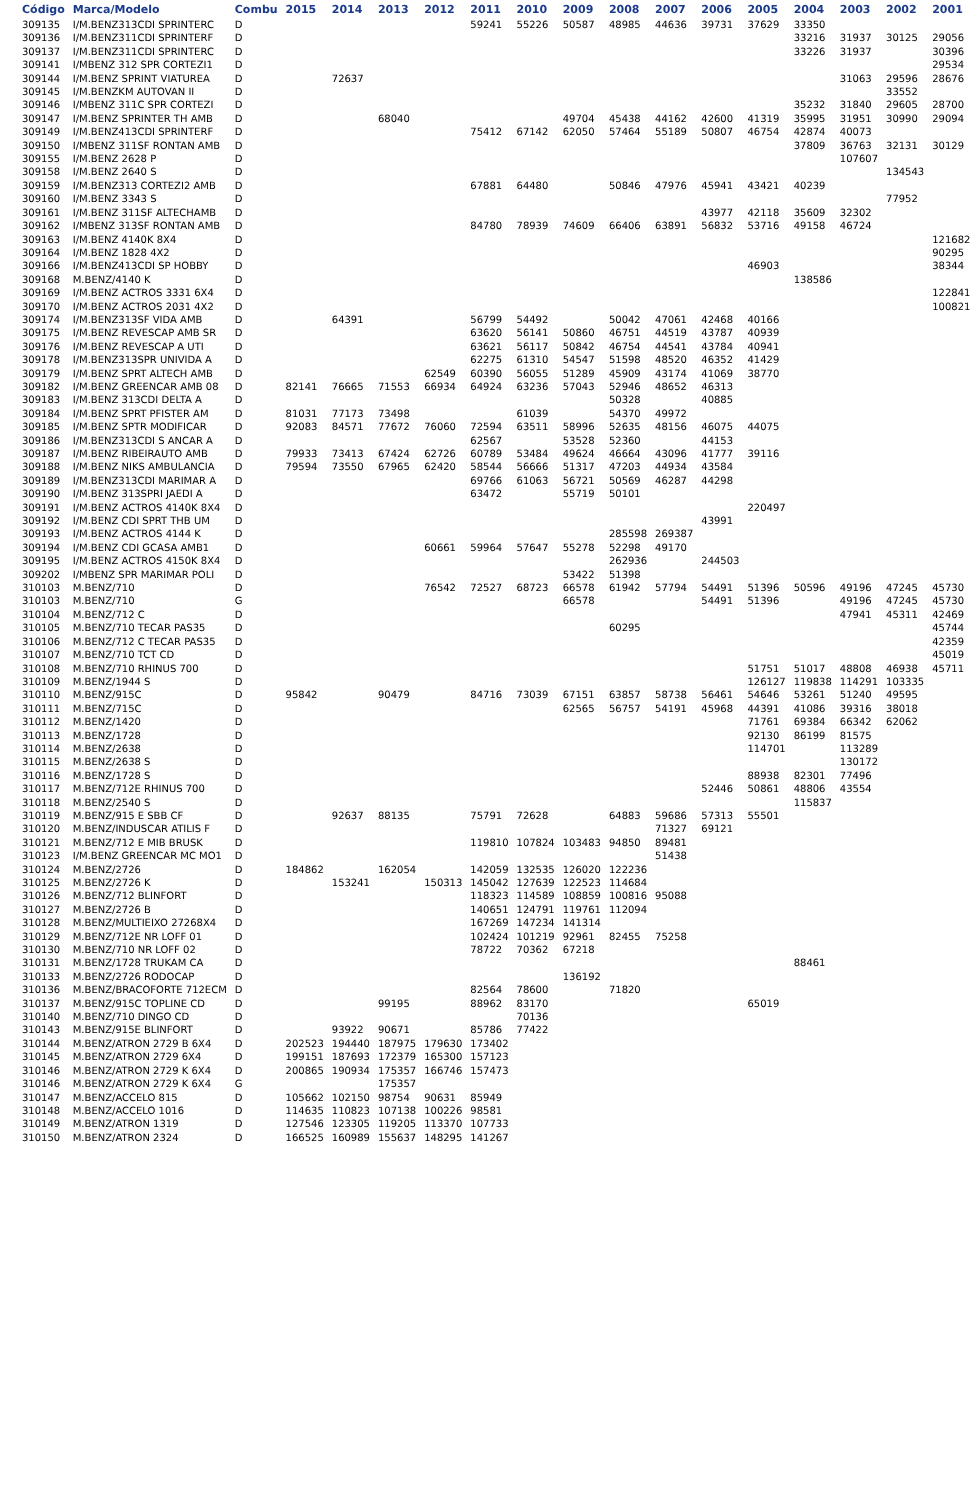| Código | Marca/Modelo | Combu | 2015 | 2014 | 2013 | 2012 | 2011 | 2010 | 2009 | 2008 | 2007 | 2006 | 2005 | 2004 | 2003 | 2002 | 2001 |
| --- | --- | --- | --- | --- | --- | --- | --- | --- | --- | --- | --- | --- | --- | --- | --- | --- | --- |
| 309135 | I/M.BENZ313CDI SPRINTERC | D | | | | | 59241 | 55226 | 50587 | 48985 | 44636 | 39731 | 37629 | 33350 | | | |
| 309136 | I/M.BENZ311CDI SPRINTERF | D | | | | | | | | | | | | 33216 | 31937 | 30125 | 29056 |
| 309137 | I/M.BENZ311CDI SPRINTERC | D | | | | | | | | | | | | 33226 | 31937 | | 30396 |
| 309141 | I/MBENZ 312 SPR CORTEZI1 | D | | | | | | | | | | | | | | | 29534 |
| 309144 | I/M.BENZ SPRINT VIATUREA | D | | 72637 | | | | | | | | | | | 31063 | 29596 | 28676 |
| 309145 | I/M.BENZKM AUTOVAN II | D | | | | | | | | | | | | | | 33552 | |
| 309146 | I/MBENZ 311C SPR CORTEZI | D | | | | | | | | | | | | 35232 | 31840 | 29605 | 28700 |
| 309147 | I/M.BENZ SPRINTER TH AMB | D | | | 68040 | | | | 49704 | 45438 | 44162 | 42600 | 41319 | 35995 | 31951 | 30990 | 29094 |
| 309149 | I/M.BENZ413CDI SPRINTERF | D | | | | | 75412 | 67142 | 62050 | 57464 | 55189 | 50807 | 46754 | 42874 | 40073 | | |
| 309150 | I/MBENZ 311SF RONTAN AMB | D | | | | | | | | | | | | 37809 | 36763 | 32131 | 30129 |
| 309155 | I/M.BENZ 2628 P | D | | | | | | | | | | | | | 107607 | | |
| 309158 | I/M.BENZ 2640 S | D | | | | | | | | | | | | | | 134543 | |
| 309159 | I/M.BENZ313 CORTEZI2 AMB | D | | | | | 67881 | 64480 | | 50846 | 47976 | 45941 | 43421 | 40239 | | | |
| 309160 | I/M.BENZ 3343 S | D | | | | | | | | | | | | | | 77952 | |
| 309161 | I/M.BENZ 311SF ALTECHAMB | D | | | | | | | | | | 43977 | 42118 | 35609 | 32302 | | |
| 309162 | I/MBENZ 313SF RONTAN AMB | D | | | | | 84780 | 78939 | 74609 | 66406 | 63891 | 56832 | 53716 | 49158 | 46724 | | |
| 309163 | I/M.BENZ 4140K 8X4 | D | | | | | | | | | | | | | | | 121682 |
| 309164 | I/M.BENZ 1828 4X2 | D | | | | | | | | | | | | | | | 90295 |
| 309166 | I/M.BENZ413CDI SP HOBBY | D | | | | | | | | | | | 46903 | | | | 38344 |
| 309168 | M.BENZ/4140 K | D | | | | | | | | | | | | 138586 | | | |
| 309169 | I/M.BENZ ACTROS 3331 6X4 | D | | | | | | | | | | | | | | | 122841 |
| 309170 | I/M.BENZ ACTROS 2031 4X2 | D | | | | | | | | | | | | | | | 100821 |
| 309174 | I/M.BENZ313SF VIDA AMB | D | | 64391 | | | 56799 | 54492 | | 50042 | 47061 | 42468 | 40166 | | | | |
| 309175 | I/M.BENZ REVESCAP AMB SR | D | | | | | 63620 | 56141 | 50860 | 46751 | 44519 | 43787 | 40939 | | | | |
| 309176 | I/M.BENZ REVESCAP A UTI | D | | | | | 63621 | 56117 | 50842 | 46754 | 44541 | 43784 | 40941 | | | | |
| 309178 | I/M.BENZ313SPR UNIVIDA A | D | | | | | 62275 | 61310 | 54547 | 51598 | 48520 | 46352 | 41429 | | | | |
| 309179 | I/M.BENZ SPRT ALTECH AMB | D | | | | 62549 | 60390 | 56055 | 51289 | 45909 | 43174 | 41069 | 38770 | | | | |
| 309182 | I/M.BENZ GREENCAR AMB 08 | D | 82141 | 76665 | 71553 | 66934 | 64924 | 63236 | 57043 | 52946 | 48652 | 46313 | | | | | |
| 309183 | I/M.BENZ 313CDI DELTA A | D | | | | | | | | 50328 | | 40885 | | | | | |
| 309184 | I/M.BENZ SPRT PFISTER AM | D | 81031 | 77173 | 73498 | | | 61039 | | 54370 | 49972 | | | | | | |
| 309185 | I/M.BENZ SPTR MODIFICAR | D | 92083 | 84571 | 77672 | 76060 | 72594 | 63511 | 58996 | 52635 | 48156 | 46075 | 44075 | | | | |
| 309186 | I/M.BENZ313CDI S ANCAR A | D | | | | | 62567 | | 53528 | 52360 | | 44153 | | | | | |
| 309187 | I/M.BENZ RIBEIRAUTO AMB | D | 79933 | 73413 | 67424 | 62726 | 60789 | 53484 | 49624 | 46664 | 43096 | 41777 | 39116 | | | | |
| 309188 | I/M.BENZ NIKS AMBULANCIA | D | 79594 | 73550 | 67965 | 62420 | 58544 | 56666 | 51317 | 47203 | 44934 | 43584 | | | | | |
| 309189 | I/M.BENZ313CDI MARIMAR A | D | | | | | 69766 | 61063 | 56721 | 50569 | 46287 | 44298 | | | | | |
| 309190 | I/M.BENZ 313SPRI JAEDI A | D | | | | | 63472 | | 55719 | 50101 | | | | | | | |
| 309191 | I/M.BENZ ACTROS 4140K 8X4 | D | | | | | | | | | | | 220497 | | | | |
| 309192 | I/M.BENZ CDI SPRT THB UM | D | | | | | | | | | | 43991 | | | | | |
| 309193 | I/M.BENZ ACTROS 4144 K | D | | | | | | | | 285598 | 269387 | | | | | | |
| 309194 | I/M.BENZ CDI GCASA AMB1 | D | | | | 60661 | 59964 | 57647 | 55278 | 52298 | 49170 | | | | | | |
| 309195 | I/M.BENZ ACTROS 4150K 8X4 | D | | | | | | | | 262936 | | 244503 | | | | | |
| 309202 | I/MBENZ SPR MARIMAR POLI | D | | | | | | | 53422 | 51398 | | | | | | | |
| 310103 | M.BENZ/710 | D | | | | 76542 | 72527 | 68723 | 66578 | 61942 | 57794 | 54491 | 51396 | 50596 | 49196 | 47245 | 45730 |
| 310103 | M.BENZ/710 | G | | | | | | | 66578 | | | 54491 | 51396 | | 49196 | 47245 | 45730 |
| 310104 | M.BENZ/712 C | D | | | | | | | | | | | | | 47941 | 45311 | 42469 |
| 310105 | M.BENZ/710 TECAR PAS35 | D | | | | | | | | 60295 | | | | | | | 45744 |
| 310106 | M.BENZ/712 C TECAR PAS35 | D | | | | | | | | | | | | | | | 42359 |
| 310107 | M.BENZ/710 TCT CD | D | | | | | | | | | | | | | | | 45019 |
| 310108 | M.BENZ/710 RHINUS 700 | D | | | | | | | | | | | 51751 | 51017 | 48808 | 46938 | 45711 |
| 310109 | M.BENZ/1944 S | D | | | | | | | | | | | 126127 | 119838 | 114291 | 103335 | |
| 310110 | M.BENZ/915C | D | 95842 | | 90479 | | 84716 | 73039 | 67151 | 63857 | 58738 | 56461 | 54646 | 53261 | 51240 | 49595 | |
| 310111 | M.BENZ/715C | D | | | | | | | 62565 | 56757 | 54191 | 45968 | 44391 | 41086 | 39316 | 38018 | |
| 310112 | M.BENZ/1420 | D | | | | | | | | | | | 71761 | 69384 | 66342 | 62062 | |
| 310113 | M.BENZ/1728 | D | | | | | | | | | | | 92130 | 86199 | 81575 | | |
| 310114 | M.BENZ/2638 | D | | | | | | | | | | | 114701 | | 113289 | | |
| 310115 | M.BENZ/2638 S | D | | | | | | | | | | | | | 130172 | | |
| 310116 | M.BENZ/1728 S | D | | | | | | | | | | | 88938 | 82301 | 77496 | | |
| 310117 | M.BENZ/712E RHINUS 700 | D | | | | | | | | | | 52446 | 50861 | 48806 | 43554 | | |
| 310118 | M.BENZ/2540 S | D | | | | | | | | | | | | 115837 | | | |
| 310119 | M.BENZ/915 E SBB CF | D | | 92637 | 88135 | | 75791 | 72628 | | 64883 | 59686 | 57313 | 55501 | | | | |
| 310120 | M.BENZ/INDUSCAR ATILIS F | D | | | | | | | | | 71327 | 69121 | | | | | |
| 310121 | M.BENZ/712 E MIB BRUSK | D | | | | | 119810 | 107824 | 103483 | 94850 | 89481 | | | | | | |
| 310123 | I/M.BENZ GREENCAR MC MO1 | D | | | | | | | | | 51438 | | | | | | |
| 310124 | M.BENZ/2726 | D | 184862 | | 162054 | | 142059 | 132535 | 126020 | 122236 | | | | | | | |
| 310125 | M.BENZ/2726 K | D | | 153241 | | 150313 | 145042 | 127639 | 122523 | 114684 | | | | | | | |
| 310126 | M.BENZ/712 BLINFORT | D | | | | | 118323 | 114589 | 108859 | 100816 | 95088 | | | | | | |
| 310127 | M.BENZ/2726 B | D | | | | | 140651 | 124791 | 119761 | 112094 | | | | | | | |
| 310128 | M.BENZ/MULTIEIXO 27268X4 | D | | | | | 167269 | 147234 | 141314 | | | | | | | | |
| 310129 | M.BENZ/712E NR LOFF 01 | D | | | | | 102424 | 101219 | 92961 | 82455 | 75258 | | | | | | |
| 310130 | M.BENZ/710 NR LOFF 02 | D | | | | | 78722 | 70362 | 67218 | | | | | | | | |
| 310131 | M.BENZ/1728 TRUKAM CA | D | | | | | | | | | | | | 88461 | | | |
| 310133 | M.BENZ/2726 RODOCAP | D | | | | | | | 136192 | | | | | | | | |
| 310136 | M.BENZ/BRACOFORTE 712ECM | D | | | | | 82564 | 78600 | | 71820 | | | | | | | |
| 310137 | M.BENZ/915C TOPLINE CD | D | | | 99195 | | 88962 | 83170 | | | | | 65019 | | | | |
| 310140 | M.BENZ/710 DINGO CD | D | | | | | | 70136 | | | | | | | | | |
| 310143 | M.BENZ/915E BLINFORT | D | | 93922 | 90671 | | 85786 | 77422 | | | | | | | | | |
| 310144 | M.BENZ/ATRON 2729 B 6X4 | D | 202523 | 194440 | 187975 | 179630 | 173402 | | | | | | | | | | |
| 310145 | M.BENZ/ATRON 2729 6X4 | D | 199151 | 187693 | 172379 | 165300 | 157123 | | | | | | | | | | |
| 310146 | M.BENZ/ATRON 2729 K 6X4 | D | 200865 | 190934 | 175357 | 166746 | 157473 | | | | | | | | | | |
| 310146 | M.BENZ/ATRON 2729 K 6X4 | G | | | 175357 | | | | | | | | | | | | |
| 310147 | M.BENZ/ACCELO 815 | D | 105662 | 102150 | 98754 | 90631 | 85949 | | | | | | | | | | |
| 310148 | M.BENZ/ACCELO 1016 | D | 114635 | 110823 | 107138 | 100226 | 98581 | | | | | | | | | | |
| 310149 | M.BENZ/ATRON 1319 | D | 127546 | 123305 | 119205 | 113370 | 107733 | | | | | | | | | | |
| 310150 | M.BENZ/ATRON 2324 | D | 166525 | 160989 | 155637 | 148295 | 141267 | | | | | | | | | | |